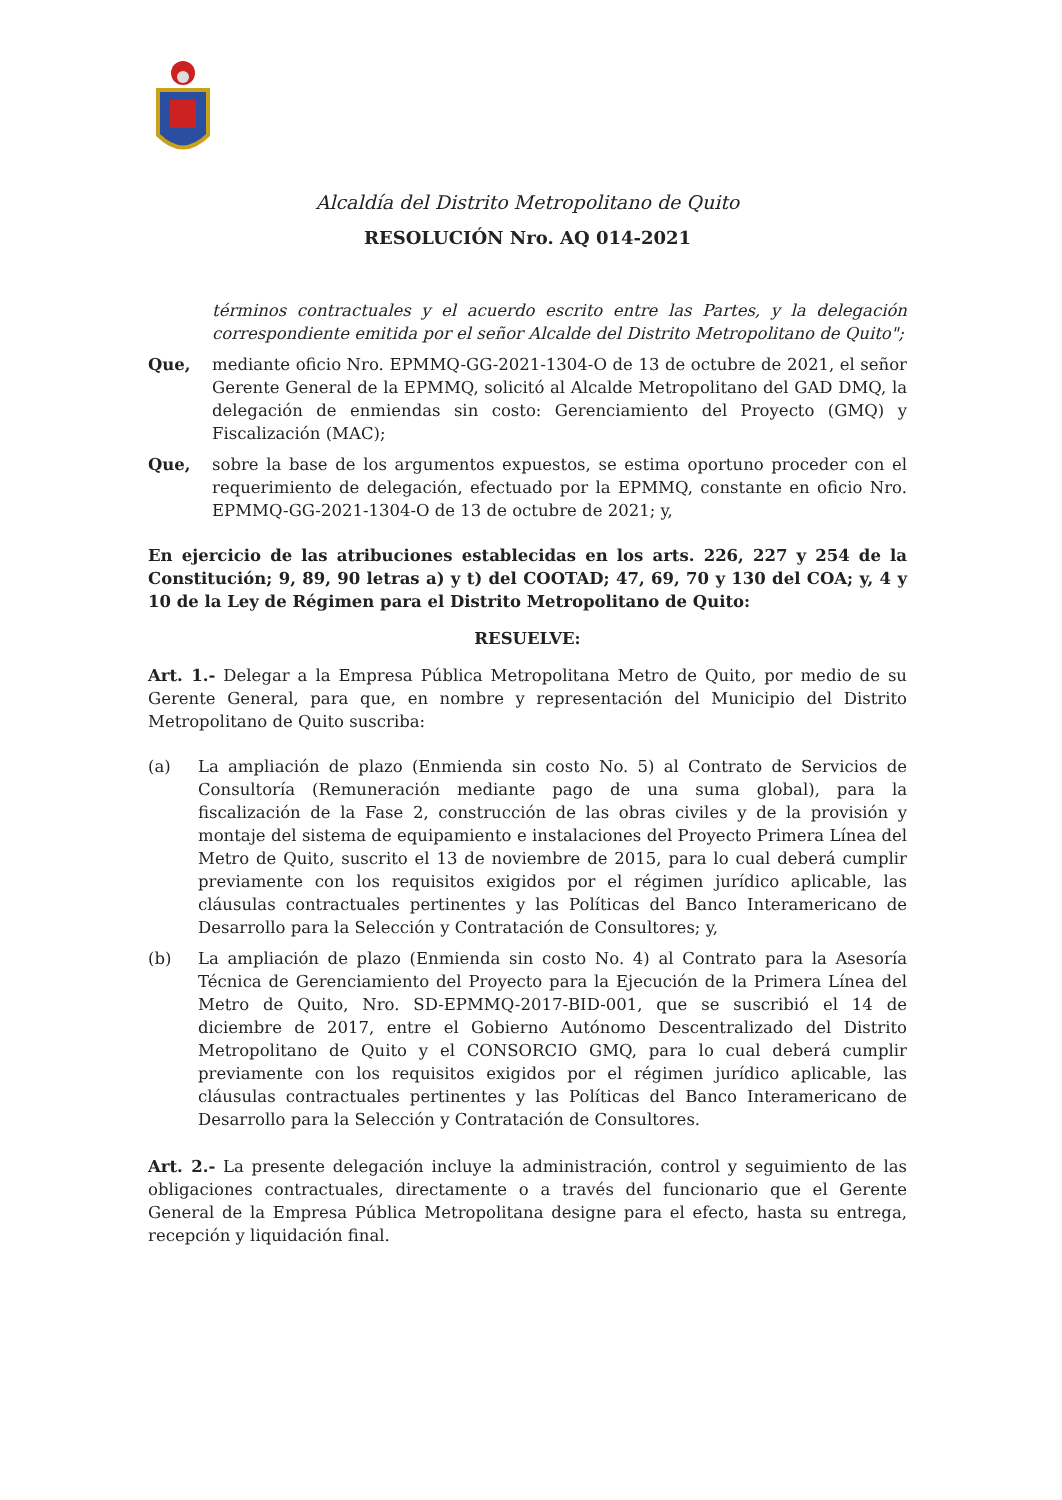Alcaldía del Distrito Metropolitano de Quito
RESOLUCIÓN Nro. AQ 014-2021
términos contractuales y el acuerdo escrito entre las Partes, y la delegación correspondiente emitida por el señor Alcalde del Distrito Metropolitano de Quito";
Que, mediante oficio Nro. EPMMQ-GG-2021-1304-O de 13 de octubre de 2021, el señor Gerente General de la EPMMQ, solicitó al Alcalde Metropolitano del GAD DMQ, la delegación de enmiendas sin costo: Gerenciamiento del Proyecto (GMQ) y Fiscalización (MAC);
Que, sobre la base de los argumentos expuestos, se estima oportuno proceder con el requerimiento de delegación, efectuado por la EPMMQ, constante en oficio Nro. EPMMQ-GG-2021-1304-O de 13 de octubre de 2021; y,
En ejercicio de las atribuciones establecidas en los arts. 226, 227 y 254 de la Constitución; 9, 89, 90 letras a) y t) del COOTAD; 47, 69, 70 y 130 del COA; y, 4 y 10 de la Ley de Régimen para el Distrito Metropolitano de Quito:
RESUELVE:
Art. 1.- Delegar a la Empresa Pública Metropolitana Metro de Quito, por medio de su Gerente General, para que, en nombre y representación del Municipio del Distrito Metropolitano de Quito suscriba:
(a) La ampliación de plazo (Enmienda sin costo No. 5) al Contrato de Servicios de Consultoría (Remuneración mediante pago de una suma global), para la fiscalización de la Fase 2, construcción de las obras civiles y de la provisión y montaje del sistema de equipamiento e instalaciones del Proyecto Primera Línea del Metro de Quito, suscrito el 13 de noviembre de 2015, para lo cual deberá cumplir previamente con los requisitos exigidos por el régimen jurídico aplicable, las cláusulas contractuales pertinentes y las Políticas del Banco Interamericano de Desarrollo para la Selección y Contratación de Consultores; y,
(b) La ampliación de plazo (Enmienda sin costo No. 4) al Contrato para la Asesoría Técnica de Gerenciamiento del Proyecto para la Ejecución de la Primera Línea del Metro de Quito, Nro. SD-EPMMQ-2017-BID-001, que se suscribió el 14 de diciembre de 2017, entre el Gobierno Autónomo Descentralizado del Distrito Metropolitano de Quito y el CONSORCIO GMQ, para lo cual deberá cumplir previamente con los requisitos exigidos por el régimen jurídico aplicable, las cláusulas contractuales pertinentes y las Políticas del Banco Interamericano de Desarrollo para la Selección y Contratación de Consultores.
Art. 2.- La presente delegación incluye la administración, control y seguimiento de las obligaciones contractuales, directamente o a través del funcionario que el Gerente General de la Empresa Pública Metropolitana designe para el efecto, hasta su entrega, recepción y liquidación final.